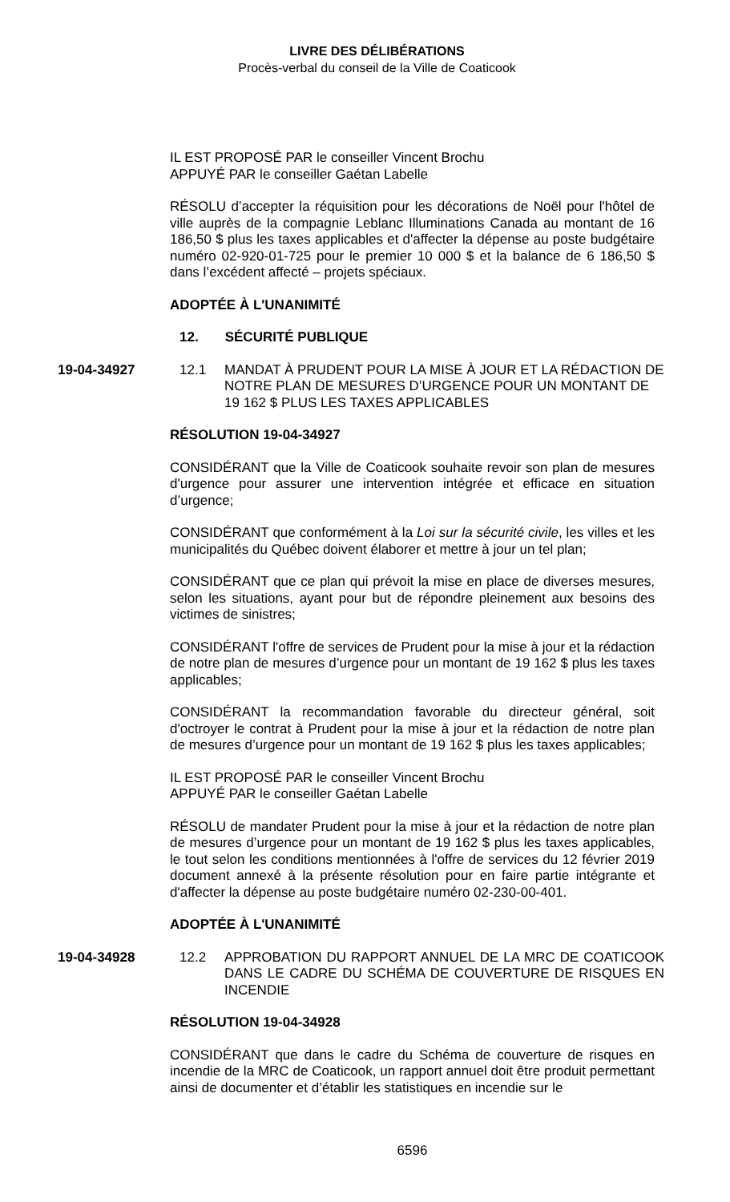LIVRE DES DÉLIBÉRATIONS
Procès-verbal du conseil de la Ville de Coaticook
IL EST PROPOSÉ PAR le conseiller Vincent Brochu
APPUYÉ PAR le conseiller Gaétan Labelle
RÉSOLU d’accepter la réquisition pour les décorations de Noël pour l'hôtel de ville auprès de la compagnie Leblanc Illuminations Canada au montant de 16 186,50 $ plus les taxes applicables et d'affecter la dépense au poste budgétaire numéro 02-920-01-725 pour le premier 10 000 $ et la balance de 6 186,50 $ dans l’excédent affecté – projets spéciaux.
ADOPTÉE À L'UNANIMITÉ
12. SÉCURITÉ PUBLIQUE
19-04-34927 12.1 MANDAT À PRUDENT POUR LA MISE À JOUR ET LA RÉDACTION DE NOTRE PLAN DE MESURES D’URGENCE POUR UN MONTANT DE 19 162 $ PLUS LES TAXES APPLICABLES
RÉSOLUTION 19-04-34927
CONSIDÉRANT que la Ville de Coaticook souhaite revoir son plan de mesures d'urgence pour assurer une intervention intégrée et efficace en situation d’urgence;
CONSIDÉRANT que conformément à la Loi sur la sécurité civile, les villes et les municipalités du Québec doivent élaborer et mettre à jour un tel plan;
CONSIDÉRANT que ce plan qui prévoit la mise en place de diverses mesures, selon les situations, ayant pour but de répondre pleinement aux besoins des victimes de sinistres;
CONSIDÉRANT l'offre de services de Prudent pour la mise à jour et la rédaction de notre plan de mesures d’urgence pour un montant de 19 162 $ plus les taxes applicables;
CONSIDÉRANT la recommandation favorable du directeur général, soit d'octroyer le contrat à Prudent pour la mise à jour et la rédaction de notre plan de mesures d’urgence pour un montant de 19 162 $ plus les taxes applicables;
IL EST PROPOSÉ PAR le conseiller Vincent Brochu
APPUYÉ PAR le conseiller Gaétan Labelle
RÉSOLU de mandater Prudent pour la mise à jour et la rédaction de notre plan de mesures d’urgence pour un montant de 19 162 $ plus les taxes applicables, le tout selon les conditions mentionnées à l'offre de services du 12 février 2019 document annexé à la présente résolution pour en faire partie intégrante et d'affecter la dépense au poste budgétaire numéro 02-230-00-401.
ADOPTÉE À L'UNANIMITÉ
19-04-34928 12.2 APPROBATION DU RAPPORT ANNUEL DE LA MRC DE COATICOOK DANS LE CADRE DU SCHÉMA DE COUVERTURE DE RISQUES EN INCENDIE
RÉSOLUTION 19-04-34928
CONSIDÉRANT que dans le cadre du Schéma de couverture de risques en incendie de la MRC de Coaticook, un rapport annuel doit être produit permettant ainsi de documenter et d’établir les statistiques en incendie sur le
6596